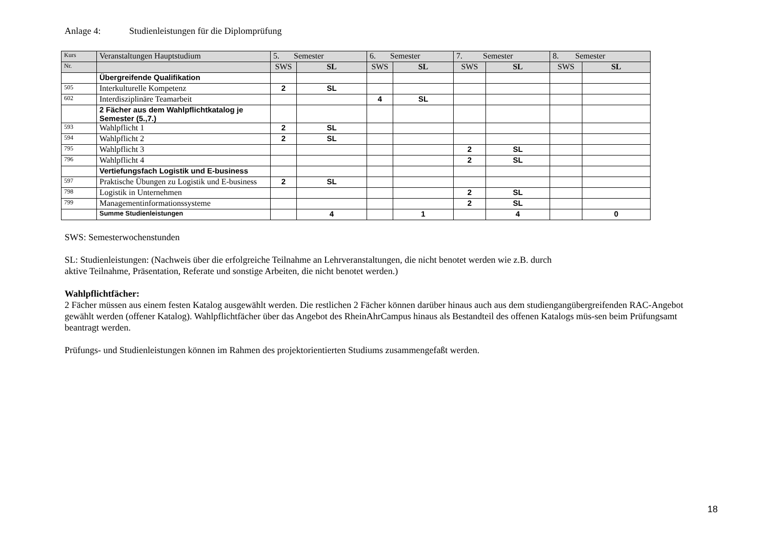Anlage 4: Studienleistungen für die Diplomprüfung
| Kurs | Veranstaltungen Hauptstudium | 5. Semester | | 6. Semester | | 7. Semester | | 8. Semester | |
| --- | --- | --- | --- | --- | --- | --- | --- | --- | --- |
| Nr. | | SWS | SL | SWS | SL | SWS | SL | SWS | SL |
| | Übergreifende Qualifikation | | | | | | | | |
| 505 | Interkulturelle Kompetenz | 2 | SL | | | | | | |
| 602 | Interdisziplinäre Teamarbeit | | | 4 | SL | | | | |
| | 2 Fächer aus dem Wahlpflichtkatalog je Semester (5.,7.) | | | | | | | | |
| 593 | Wahlpflicht 1 | 2 | SL | | | | | | |
| 594 | Wahlpflicht 2 | 2 | SL | | | | | | |
| 795 | Wahlpflicht 3 | | | | | 2 | SL | | |
| 796 | Wahlpflicht 4 | | | | | 2 | SL | | |
| | Vertiefungsfach Logistik und E-business | | | | | | | | |
| 597 | Praktische Übungen zu Logistik und E-business | 2 | SL | | | | | | |
| 798 | Logistik in Unternehmen | | | | | 2 | SL | | |
| 799 | Managementinformationssysteme | | | | | 2 | SL | | |
| | Summe Studienleistungen | | 4 | | 1 | | 4 | | 0 |
SWS: Semesterwochenstunden
SL: Studienleistungen: (Nachweis über die erfolgreiche Teilnahme an Lehrveranstaltungen, die nicht benotet werden wie z.B. durch
aktive Teilnahme, Präsentation, Referate und sonstige Arbeiten, die nicht benotet werden.)
Wahlpflichtfächer:
2 Fächer müssen aus einem festen Katalog ausgewählt werden. Die restlichen 2 Fächer können darüber hinaus auch aus dem studiengangübergreifenden RAC-Angebot gewählt werden (offener Katalog). Wahlpflichtfächer über das Angebot des RheinAhrCampus hinaus als Bestandteil des offenen Katalogs müs-sen beim Prüfungsamt beantragt werden.
Prüfungs- und Studienleistungen können im Rahmen des projektorientierten Studiums zusammengefaßt werden.
18